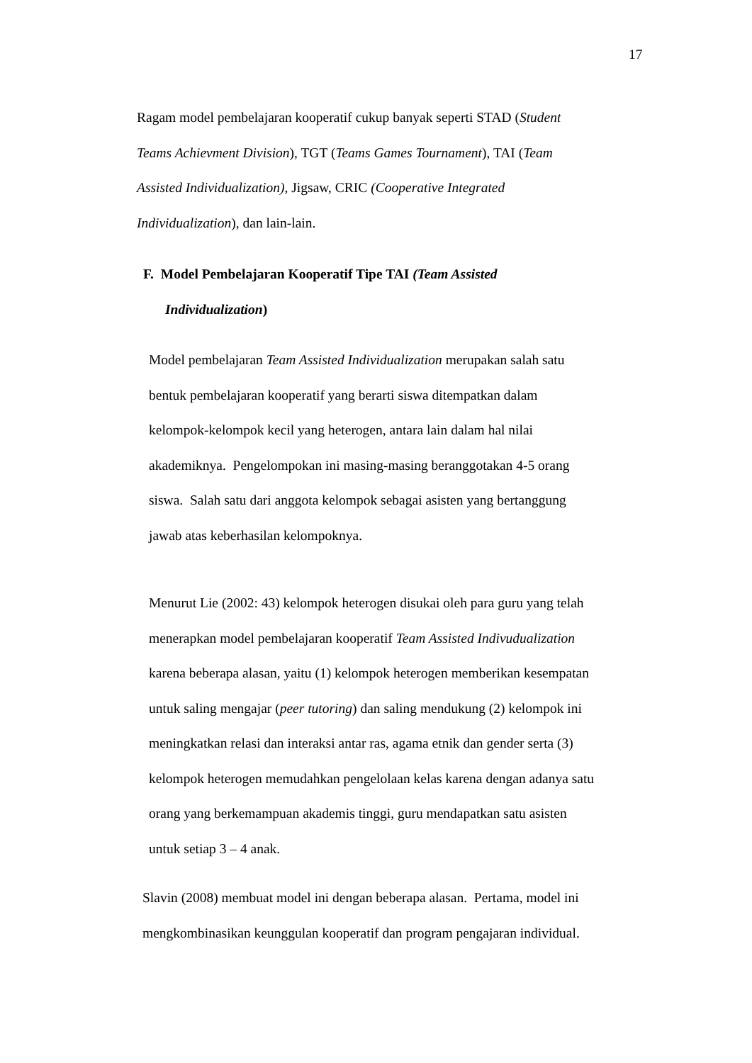17
Ragam model pembelajaran kooperatif cukup banyak seperti STAD (Student
Teams Achievment Division), TGT (Teams Games Tournament), TAI (Team
Assisted Individualization), Jigsaw, CRIC (Cooperative Integrated
Individualization), dan lain-lain.
F. Model Pembelajaran Kooperatif Tipe TAI (Team Assisted
Individualization)
Model pembelajaran Team Assisted Individualization merupakan salah satu
bentuk pembelajaran kooperatif yang berarti siswa ditempatkan dalam
kelompok-kelompok kecil yang heterogen, antara lain dalam hal nilai
akademiknya. Pengelompokan ini masing-masing beranggotakan 4-5 orang
siswa. Salah satu dari anggota kelompok sebagai asisten yang bertanggung
jawab atas keberhasilan kelompoknya.
Menurut Lie (2002: 43) kelompok heterogen disukai oleh para guru yang telah
menerapkan model pembelajaran kooperatif Team Assisted Indivudualization
karena beberapa alasan, yaitu (1) kelompok heterogen memberikan kesempatan
untuk saling mengajar (peer tutoring) dan saling mendukung (2) kelompok ini
meningkatkan relasi dan interaksi antar ras, agama etnik dan gender serta (3)
kelompok heterogen memudahkan pengelolaan kelas karena dengan adanya satu
orang yang berkemampuan akademis tinggi, guru mendapatkan satu asisten
untuk setiap 3 – 4 anak.
Slavin (2008) membuat model ini dengan beberapa alasan. Pertama, model ini
mengkombinasikan keunggulan kooperatif dan program pengajaran individual.